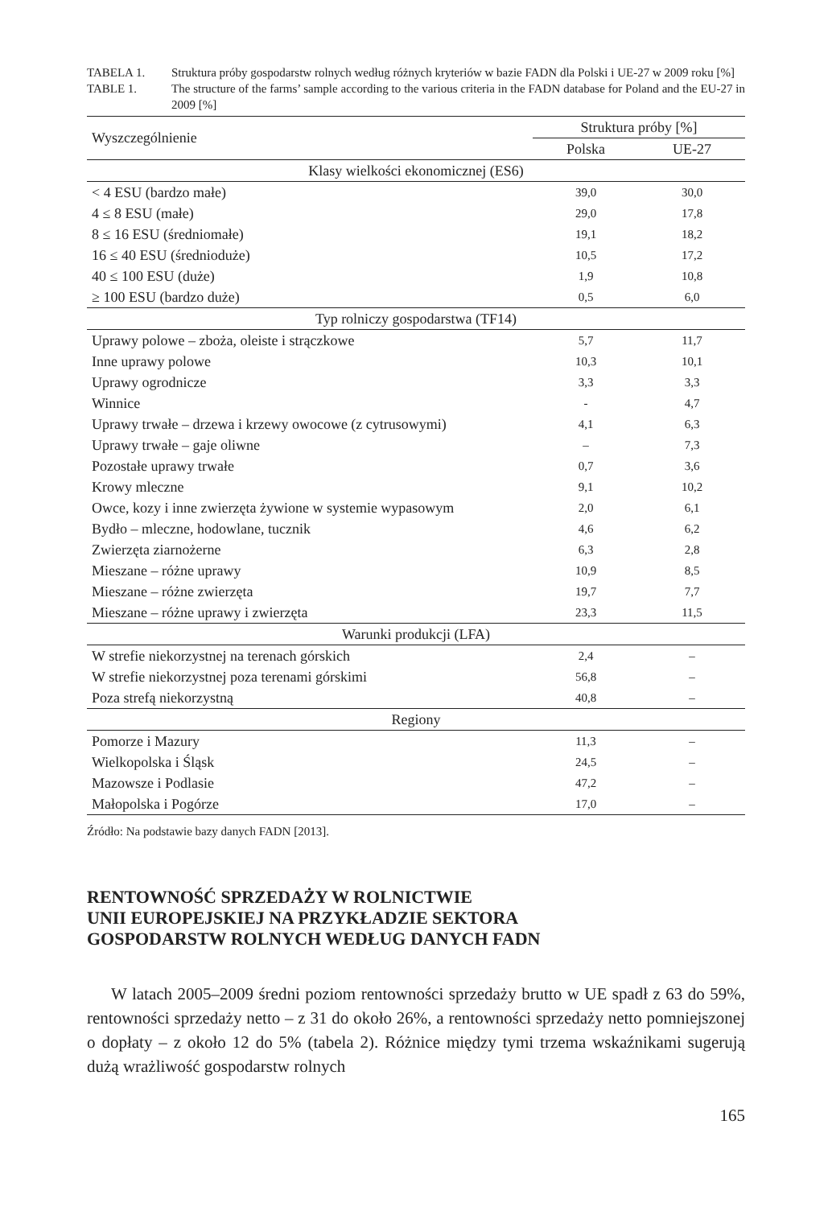TABELA 1. Struktura próby gospodarstw rolnych według różnych kryteriów w bazie FADN dla Polski i UE-27 w 2009 roku [%]
TABLE 1. The structure of the farms’ sample according to the various criteria in the FADN database for Poland and the EU-27 in 2009 [%]
| Wyszczególnienie | Struktura próby [%] | |
| --- | --- | --- |
| | Polska | UE-27 |
| Klasy wielkości ekonomicznej (ES6) | | |
| < 4 ESU (bardzo małe) | 39,0 | 30,0 |
| 4 ≤ 8 ESU (małe) | 29,0 | 17,8 |
| 8 ≤ 16 ESU (średniomałe) | 19,1 | 18,2 |
| 16 ≤ 40 ESU (średnioduże) | 10,5 | 17,2 |
| 40 ≤ 100 ESU (duże) | 1,9 | 10,8 |
| ≥ 100 ESU (bardzo duże) | 0,5 | 6,0 |
| Typ rolniczy gospodarstwa (TF14) | | |
| Uprawy polowe – zboża, oleiste i strączkowe | 5,7 | 11,7 |
| Inne uprawy polowe | 10,3 | 10,1 |
| Uprawy ogrodnicze | 3,3 | 3,3 |
| Winnice | - | 4,7 |
| Uprawy trwałe – drzewa i krzewy owocowe (z cytrusowymi) | 4,1 | 6,3 |
| Uprawy trwałe – gaje oliwne | – | 7,3 |
| Pozostałe uprawy trwałe | 0,7 | 3,6 |
| Krowy mleczne | 9,1 | 10,2 |
| Owce, kozy i inne zwierzęta żywione w systemie wypasowym | 2,0 | 6,1 |
| Bydło – mleczne, hodowlane, tucznik | 4,6 | 6,2 |
| Zwierzęta ziarnożerne | 6,3 | 2,8 |
| Mieszane – różne uprawy | 10,9 | 8,5 |
| Mieszane – różne zwierzęta | 19,7 | 7,7 |
| Mieszane – różne uprawy i zwierzęta | 23,3 | 11,5 |
| Warunki produkcji (LFA) | | |
| W strefie niekorzystnej na terenach górskich | 2,4 | – |
| W strefie niekorzystnej poza terenami górskimi | 56,8 | – |
| Poza strefą niekorzystną | 40,8 | – |
| Regiony | | |
| Pomorze i Mazury | 11,3 | – |
| Wielkopolska i Śląsk | 24,5 | – |
| Mazowsze i Podlasie | 47,2 | – |
| Małopolska i Pogórze | 17,0 | – |
Źródło: Na podstawie bazy danych FADN [2013].
RENTOWNOŚĆ SPRZEDAŻY W ROLNICTWIE
UNII EUROPEJSKIEJ NA PRZYKŁADZIE SEKTORA
GOSPODARSTW ROLNYCH WEDŁUG DANYCH FADN
W latach 2005–2009 średni poziom rentowności sprzedaży brutto w UE spadł z 63 do 59%, rentowności sprzedaży netto – z 31 do około 26%, a rentowności sprzedaży netto pomniejszonej o dopłaty – z około 12 do 5% (tabela 2). Różnice między tymi trzema wskaźnikami sugerują dużą wrażliwość gospodarstw rolnych
165